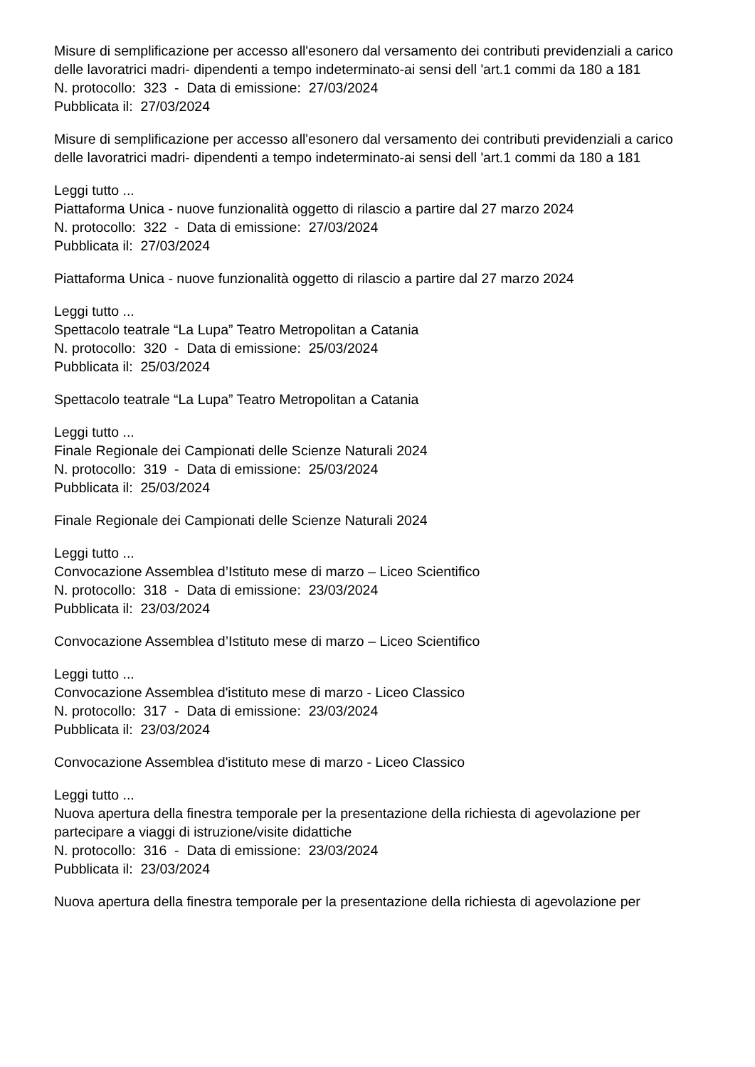Misure di semplificazione per accesso all'esonero dal versamento dei contributi previdenziali a carico delle lavoratrici madri- dipendenti a tempo indeterminato-ai sensi dell 'art.1 commi da 180 a 181
N. protocollo: 323 - Data di emissione: 27/03/2024
Pubblicata il: 27/03/2024
Misure di semplificazione per accesso all'esonero dal versamento dei contributi previdenziali a carico delle lavoratrici madri- dipendenti a tempo indeterminato-ai sensi dell 'art.1 commi da 180 a 181
Leggi tutto ...
Piattaforma Unica - nuove funzionalità oggetto di rilascio a partire dal 27 marzo 2024
N. protocollo: 322 - Data di emissione: 27/03/2024
Pubblicata il: 27/03/2024
Piattaforma Unica - nuove funzionalità oggetto di rilascio a partire dal 27 marzo 2024
Leggi tutto ...
Spettacolo teatrale “La Lupa” Teatro Metropolitan a Catania
N. protocollo: 320 - Data di emissione: 25/03/2024
Pubblicata il: 25/03/2024
Spettacolo teatrale “La Lupa” Teatro Metropolitan a Catania
Leggi tutto ...
Finale Regionale dei Campionati delle Scienze Naturali 2024
N. protocollo: 319 - Data di emissione: 25/03/2024
Pubblicata il: 25/03/2024
Finale Regionale dei Campionati delle Scienze Naturali 2024
Leggi tutto ...
Convocazione Assemblea d’Istituto mese di marzo – Liceo Scientifico
N. protocollo: 318 - Data di emissione: 23/03/2024
Pubblicata il: 23/03/2024
Convocazione Assemblea d’Istituto mese di marzo – Liceo Scientifico
Leggi tutto ...
Convocazione Assemblea d'istituto mese di marzo - Liceo Classico
N. protocollo: 317 - Data di emissione: 23/03/2024
Pubblicata il: 23/03/2024
Convocazione Assemblea d'istituto mese di marzo - Liceo Classico
Leggi tutto ...
Nuova apertura della finestra temporale per la presentazione della richiesta di agevolazione per partecipare a viaggi di istruzione/visite didattiche
N. protocollo: 316 - Data di emissione: 23/03/2024
Pubblicata il: 23/03/2024
Nuova apertura della finestra temporale per la presentazione della richiesta di agevolazione per